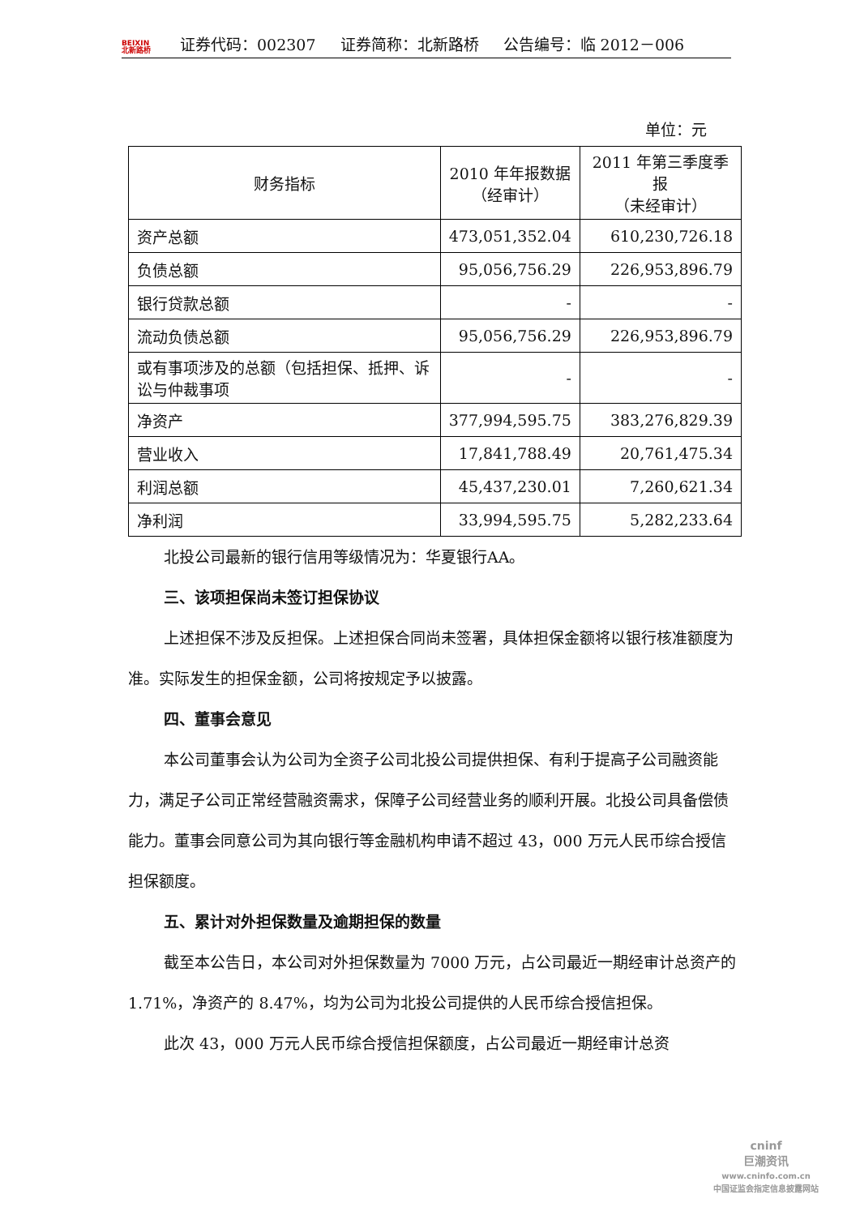BEIXIN
北新路桥
证券代码：002307 证券简称：北新路桥 公告编号：临 2012－006
单位：元
| 财务指标 | 2010 年年报数据 （经审计） | 2011 年第三季度季报 （未经审计） |
| --- | --- | --- |
| 资产总额 | 473,051,352.04 | 610,230,726.18 |
| 负债总额 | 95,056,756.29 | 226,953,896.79 |
| 银行贷款总额 | - | - |
| 流动负债总额 | 95,056,756.29 | 226,953,896.79 |
| 或有事项涉及的总额（包括担保、抵押、诉讼与仲裁事项 | - | - |
| 净资产 | 377,994,595.75 | 383,276,829.39 |
| 营业收入 | 17,841,788.49 | 20,761,475.34 |
| 利润总额 | 45,437,230.01 | 7,260,621.34 |
| 净利润 | 33,994,595.75 | 5,282,233.64 |
北投公司最新的银行信用等级情况为：华夏银行AA。
三、该项担保尚未签订担保协议
上述担保不涉及反担保。上述担保合同尚未签署，具体担保金额将以银行核准额度为准。实际发生的担保金额，公司将按规定予以披露。
四、董事会意见
本公司董事会认为公司为全资子公司北投公司提供担保、有利于提高子公司融资能力，满足子公司正常经营融资需求，保障子公司经营业务的顺利开展。北投公司具备偿债能力。董事会同意公司为其向银行等金融机构申请不超过 43，000 万元人民币综合授信担保额度。
五、累计对外担保数量及逾期担保的数量
截至本公告日，本公司对外担保数量为 7000 万元，占公司最近一期经审计总资产的 1.71%，净资产的 8.47%，均为公司为北投公司提供的人民币综合授信担保。
此次 43，000 万元人民币综合授信担保额度，占公司最近一期经审计总资
cninf
巨潮资讯
www.cninfo.com.cn
中国证监会指定信息披露网站